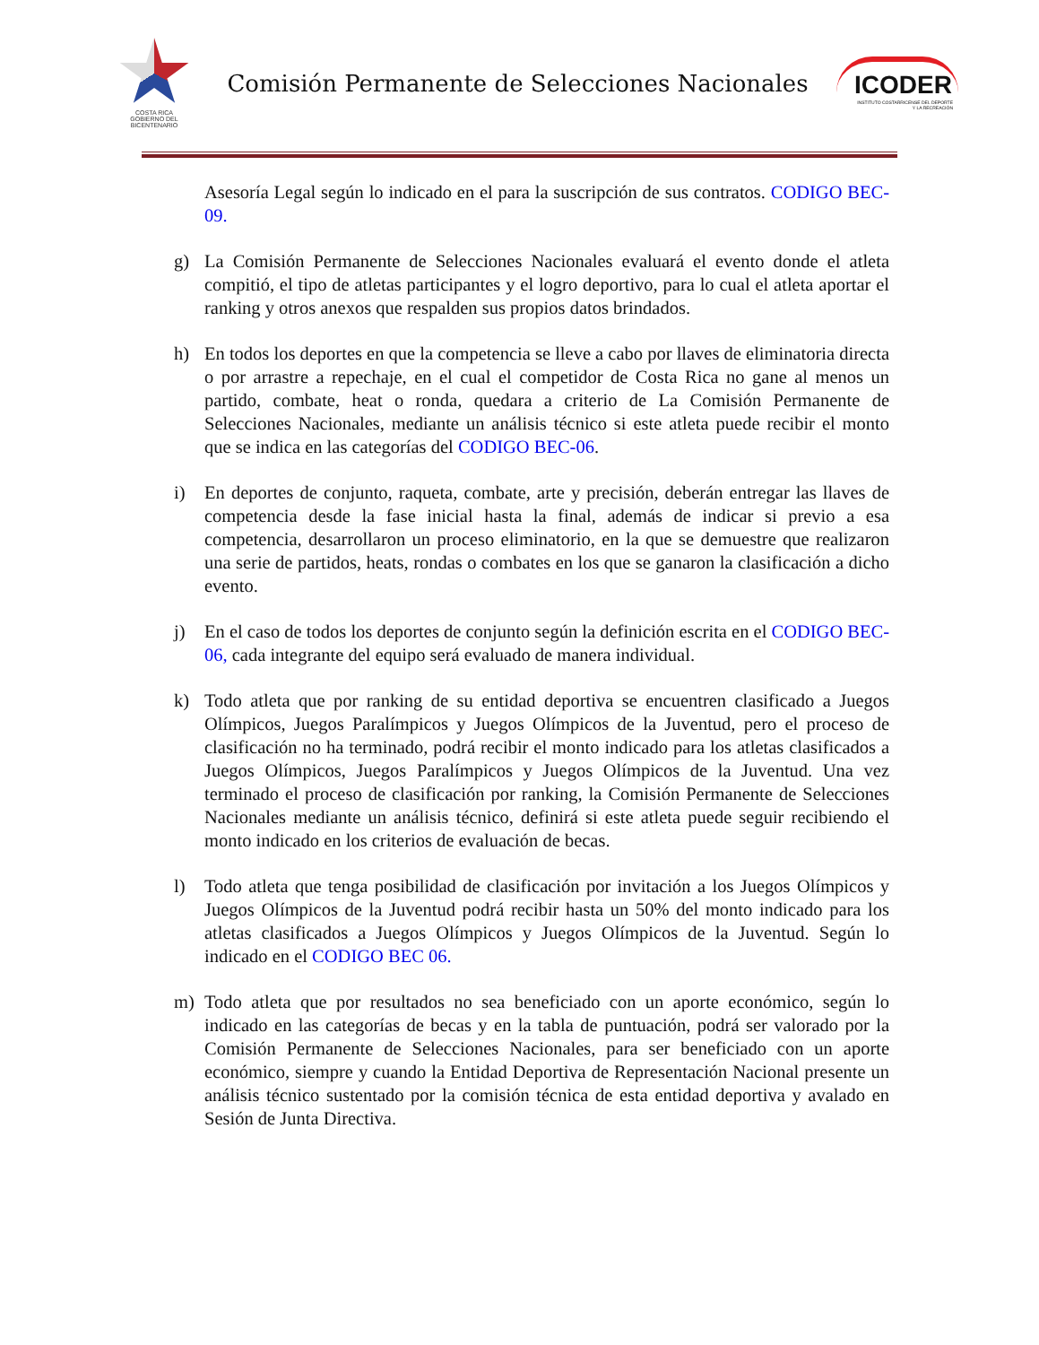COSTA RICA
GOBIERNO DEL BICENTENARIO
Comisión Permanente de Selecciones Nacionales
ICODER
INSTITUTO COSTARRICENSE DEL DEPORTE Y LA RECREACIÓN
Asesoría Legal según lo indicado en el para la suscripción de sus contratos. CODIGO BEC-09.
g) La Comisión Permanente de Selecciones Nacionales evaluará el evento donde el atleta compitió, el tipo de atletas participantes y el logro deportivo, para lo cual el atleta aportar el ranking y otros anexos que respalden sus propios datos brindados.
h) En todos los deportes en que la competencia se lleve a cabo por llaves de eliminatoria directa o por arrastre a repechaje, en el cual el competidor de Costa Rica no gane al menos un partido, combate, heat o ronda, quedara a criterio de La Comisión Permanente de Selecciones Nacionales, mediante un análisis técnico si este atleta puede recibir el monto que se indica en las categorías del CODIGO BEC-06.
i) En deportes de conjunto, raqueta, combate, arte y precisión, deberán entregar las llaves de competencia desde la fase inicial hasta la final, además de indicar si previo a esa competencia, desarrollaron un proceso eliminatorio, en la que se demuestre que realizaron una serie de partidos, heats, rondas o combates en los que se ganaron la clasificación a dicho evento.
j) En el caso de todos los deportes de conjunto según la definición escrita en el CODIGO BEC-06, cada integrante del equipo será evaluado de manera individual.
k) Todo atleta que por ranking de su entidad deportiva se encuentren clasificado a Juegos Olímpicos, Juegos Paralímpicos y Juegos Olímpicos de la Juventud, pero el proceso de clasificación no ha terminado, podrá recibir el monto indicado para los atletas clasificados a Juegos Olímpicos, Juegos Paralímpicos y Juegos Olímpicos de la Juventud. Una vez terminado el proceso de clasificación por ranking, la Comisión Permanente de Selecciones Nacionales mediante un análisis técnico, definirá si este atleta puede seguir recibiendo el monto indicado en los criterios de evaluación de becas.
l) Todo atleta que tenga posibilidad de clasificación por invitación a los Juegos Olímpicos y Juegos Olímpicos de la Juventud podrá recibir hasta un 50% del monto indicado para los atletas clasificados a Juegos Olímpicos y Juegos Olímpicos de la Juventud. Según lo indicado en el CODIGO BEC 06.
m) Todo atleta que por resultados no sea beneficiado con un aporte económico, según lo indicado en las categorías de becas y en la tabla de puntuación, podrá ser valorado por la Comisión Permanente de Selecciones Nacionales, para ser beneficiado con un aporte económico, siempre y cuando la Entidad Deportiva de Representación Nacional presente un análisis técnico sustentado por la comisión técnica de esta entidad deportiva y avalado en Sesión de Junta Directiva.